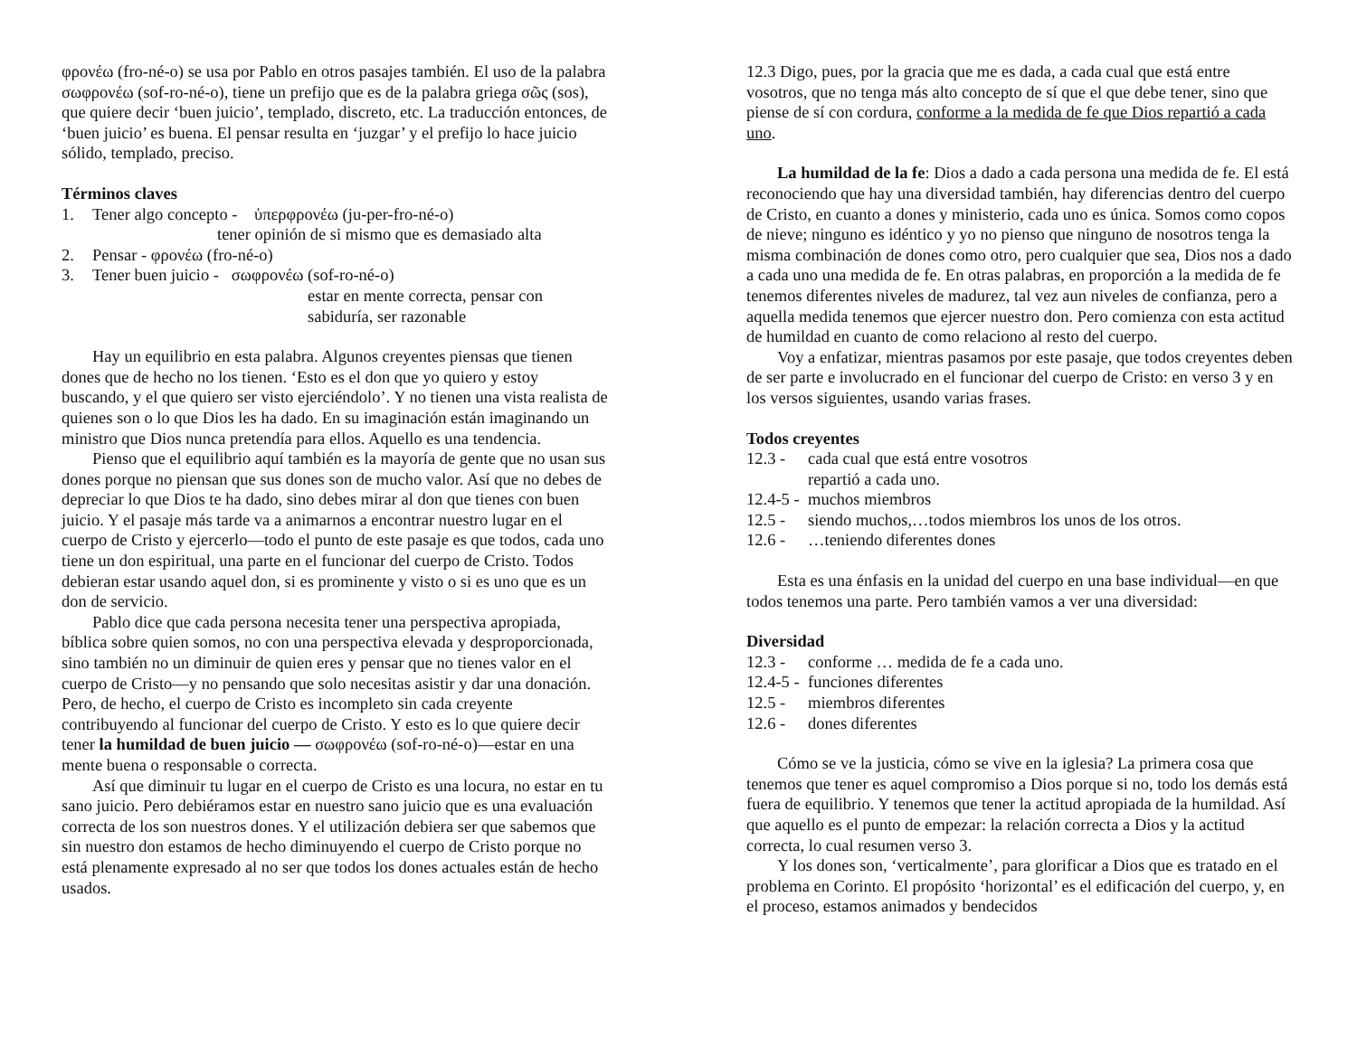φρονέω (fro-né-o) se usa por Pablo en otros pasajes también. El uso de la palabra σωφρονέω (sof-ro-né-o), tiene un prefijo que es de la palabra griega σῶς (sos), que quiere decir ‘buen juicio’, templado, discreto, etc. La traducción entonces, de ‘buen juicio’ es buena. El pensar resulta en ‘juzgar’ y el prefijo lo hace juicio sólido, templado, preciso.
Términos claves
1. Tener algo concepto - ὑπερφρονέω (ju-per-fro-né-o)
tener opinión de si mismo que es demasiado alta
2. Pensar - φρονέω (fro-né-o)
3. Tener buen juicio - σωφρονέω (sof-ro-né-o)
estar en mente correcta, pensar con sabiduría, ser razonable
Hay un equilibrio en esta palabra. Algunos creyentes piensas que tienen dones que de hecho no los tienen. ‘Esto es el don que yo quiero y estoy buscando, y el que quiero ser visto ejerciéndolo’. Y no tienen una vista realista de quienes son o lo que Dios les ha dado. En su imaginación están imaginando un ministro que Dios nunca pretendía para ellos. Aquello es una tendencia.
Pienso que el equilibrio aquí también es la mayoría de gente que no usan sus dones porque no piensan que sus dones son de mucho valor. Así que no debes de depreciar lo que Dios te ha dado, sino debes mirar al don que tienes con buen juicio. Y el pasaje más tarde va a animarnos a encontrar nuestro lugar en el cuerpo de Cristo y ejercerlo—todo el punto de este pasaje es que todos, cada uno tiene un don espiritual, una parte en el funcionar del cuerpo de Cristo. Todos debieran estar usando aquel don, si es prominente y visto o si es uno que es un don de servicio.
Pablo dice que cada persona necesita tener una perspectiva apropiada, bíblica sobre quien somos, no con una perspectiva elevada y desproporcionada, sino también no un diminuir de quien eres y pensar que no tienes valor en el cuerpo de Cristo—y no pensando que solo necesitas asistir y dar una donación. Pero, de hecho, el cuerpo de Cristo es incompleto sin cada creyente contribuyendo al funcionar del cuerpo de Cristo. Y esto es lo que quiere decir tener la humildad de buen juicio — σωφρονέω (sof-ro-né-o)—estar en una mente buena o responsable o correcta.
Así que diminuir tu lugar en el cuerpo de Cristo es una locura, no estar en tu sano juicio. Pero debiéramos estar en nuestro sano juicio que es una evaluación correcta de los son nuestros dones. Y el utilización debiera ser que sabemos que sin nuestro don estamos de hecho diminuyendo el cuerpo de Cristo porque no está plenamente expresado al no ser que todos los dones actuales están de hecho usados.
12.3 Digo, pues, por la gracia que me es dada, a cada cual que está entre vosotros, que no tenga más alto concepto de sí que el que debe tener, sino que piense de sí con cordura, conforme a la medida de fe que Dios repartió a cada uno.
La humildad de la fe: Dios a dado a cada persona una medida de fe. El está reconociendo que hay una diversidad también, hay diferencias dentro del cuerpo de Cristo, en cuanto a dones y ministerio, cada uno es única. Somos como copos de nieve; ninguno es idéntico y yo no pienso que ninguno de nosotros tenga la misma combinación de dones como otro, pero cualquier que sea, Dios nos a dado a cada uno una medida de fe. En otras palabras, en proporción a la medida de fe tenemos diferentes niveles de madurez, tal vez aun niveles de confianza, pero a aquella medida tenemos que ejercer nuestro don. Pero comienza con esta actitud de humildad en cuanto de como relaciono al resto del cuerpo.
Voy a enfatizar, mientras pasamos por este pasaje, que todos creyentes deben de ser parte e involucrado en el funcionar del cuerpo de Cristo: en verso 3 y en los versos siguientes, usando varias frases.
Todos creyentes
12.3 - cada cual que está entre vosotros
repartió a cada uno.
12.4-5 - muchos miembros
12.5 - siendo muchos,…todos miembros los unos de los otros.
12.6 - …teniendo diferentes dones
Esta es una énfasis en la unidad del cuerpo en una base individual—en que todos tenemos una parte. Pero también vamos a ver una diversidad:
Diversidad
12.3 - conforme … medida de fe a cada uno.
12.4-5 - funciones diferentes
12.5 - miembros diferentes
12.6 - dones diferentes
Cómo se ve la justicia, cómo se vive en la iglesia? La primera cosa que tenemos que tener es aquel compromiso a Dios porque si no, todo los demás está fuera de equilibrio. Y tenemos que tener la actitud apropiada de la humildad. Así que aquello es el punto de empezar: la relación correcta a Dios y la actitud correcta, lo cual resumen verso 3.
Y los dones son, ‘verticalmente’, para glorificar a Dios que es tratado en el problema en Corinto. El propósito ‘horizontal’ es el edificación del cuerpo, y, en el proceso, estamos animados y bendecidos